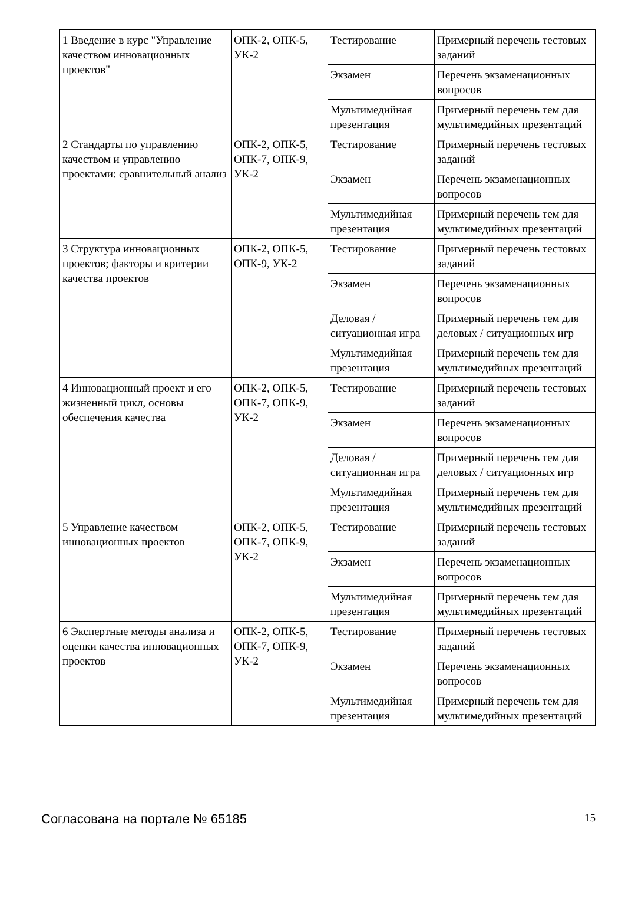| 1 Введение в курс "Управление качеством инновационных проектов" | ОПК-2, ОПК-5, УК-2 | Тестирование | Примерный перечень тестовых заданий |
| | | Экзамен | Перечень экзаменационных вопросов |
| | | Мультимедийная презентация | Примерный перечень тем для мультимедийных презентаций |
| 2 Стандарты по управлению качеством и управлению проектами: сравнительный анализ | ОПК-2, ОПК-5, ОПК-7, ОПК-9, УК-2 | Тестирование | Примерный перечень тестовых заданий |
| | | Экзамен | Перечень экзаменационных вопросов |
| | | Мультимедийная презентация | Примерный перечень тем для мультимедийных презентаций |
| 3 Структура инновационных проектов; факторы и критерии качества проектов | ОПК-2, ОПК-5, ОПК-9, УК-2 | Тестирование | Примерный перечень тестовых заданий |
| | | Экзамен | Перечень экзаменационных вопросов |
| | | Деловая / ситуационная игра | Примерный перечень тем для деловых / ситуационных игр |
| | | Мультимедийная презентация | Примерный перечень тем для мультимедийных презентаций |
| 4 Инновационный проект и его жизненный цикл, основы обеспечения качества | ОПК-2, ОПК-5, ОПК-7, ОПК-9, УК-2 | Тестирование | Примерный перечень тестовых заданий |
| | | Экзамен | Перечень экзаменационных вопросов |
| | | Деловая / ситуационная игра | Примерный перечень тем для деловых / ситуационных игр |
| | | Мультимедийная презентация | Примерный перечень тем для мультимедийных презентаций |
| 5 Управление качеством инновационных проектов | ОПК-2, ОПК-5, ОПК-7, ОПК-9, УК-2 | Тестирование | Примерный перечень тестовых заданий |
| | | Экзамен | Перечень экзаменационных вопросов |
| | | Мультимедийная презентация | Примерный перечень тем для мультимедийных презентаций |
| 6 Экспертные методы анализа и оценки качества инновационных проектов | ОПК-2, ОПК-5, ОПК-7, ОПК-9, УК-2 | Тестирование | Примерный перечень тестовых заданий |
| | | Экзамен | Перечень экзаменационных вопросов |
| | | Мультимедийная презентация | Примерный перечень тем для мультимедийных презентаций |
Согласована на портале № 65185 15